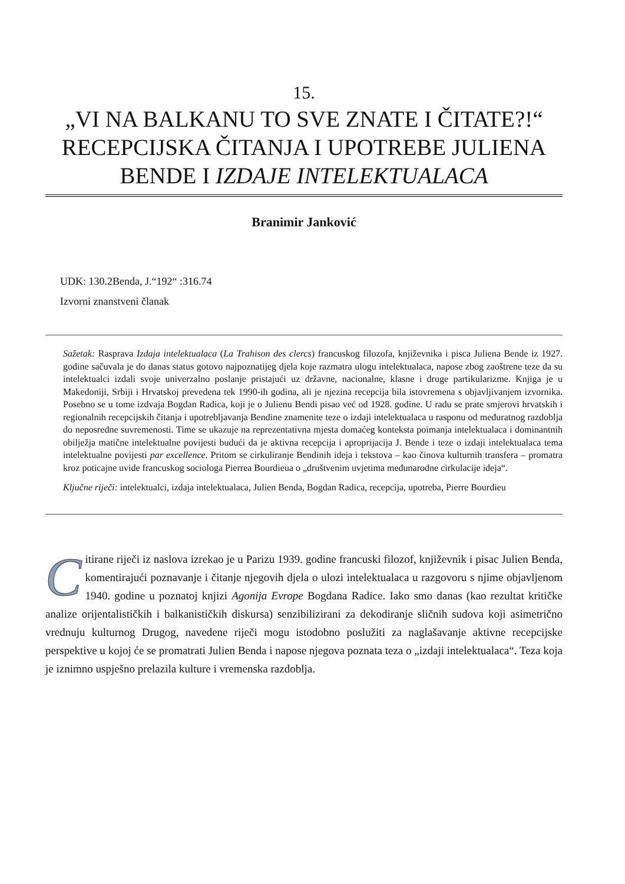15.
„VI NA BALKANU TO SVE ZNATE I ČITATE?!“ RECEPCIJSKA ČITANJA I UPOTREBE JULIENA BENDE I IZDAJE INTELEKTUALACA
Branimir Janković
UDK: 130.2Benda, J.“192“ :316.74
Izvorni znanstveni članak
Sažetak: Rasprava Izdaja intelektualaca (La Trahison des clercs) francuskog filozofa, književnika i pisca Juliena Bende iz 1927. godine sačuvala je do danas status gotovo najpoznatijeg djela koje razmatra ulogu intelektualaca, napose zbog zaoštrene teze da su intelektualci izdali svoje univerzalno poslanje pristajući uz državne, nacionalne, klasne i druge partikularizme. Knjiga je u Makedoniji, Srbiji i Hrvatskoj prevedena tek 1990-ih godina, ali je njezina recepcija bila istovremena s objavljivanjem izvornika. Posebno se u tome izdvaja Bogdan Radica, koji je o Julienu Bendi pisao već od 1928. godine. U radu se prate smjerovi hrvatskih i regionalnih recepcijskih čitanja i upotrebljavanja Bendine znamenite teze o izdaji intelektualaca u rasponu od međuratnog razdoblja do neposredne suvremenosti. Time se ukazuje na reprezentativna mjesta domaćeg konteksta poimanja intelektualaca i dominantnih obilježja matične intelektualne povijesti budući da je aktivna recepcija i aproprijacija J. Bende i teze o izdaji intelektualaca tema intelektualne povijesti par excellence. Pritom se cirkuliranje Bendinih ideja i tekstova – kao činova kulturnih transfera – promatra kroz poticajne uvide francuskog sociologa Pierrea Bourdieua o „društvenim uvjetima međunarodne cirkulacije ideja“.
Ključne riječi: intelektualci, izdaja intelektualaca, Julien Benda, Bogdan Radica, recepcija, upotreba, Pierre Bourdieu
Citirane riječi iz naslova izrekao je u Parizu 1939. godine francuski filozof, književnik i pisac Julien Benda, komentirajući poznavanje i čitanje njegovih djela o ulozi intelektualaca u razgovoru s njime objavljenom 1940. godine u poznatoj knjizi Agonija Evrope Bogdana Radice. Iako smo danas (kao rezultat kritičke analize orijentalističkih i balkanističkih diskursa) senzibilizirani za dekodiranje sličnih sudova koji asimetrično vrednuju kulturnog Drugog, navedene riječi mogu istodobno poslužiti za naglašavanje aktivne recepcijske perspektive u kojoj će se promatrati Julien Benda i napose njegova poznata teza o „izdaji intelektualaca“. Teza koja je iznimno uspješno prelazila kulture i vremenska razdoblja.